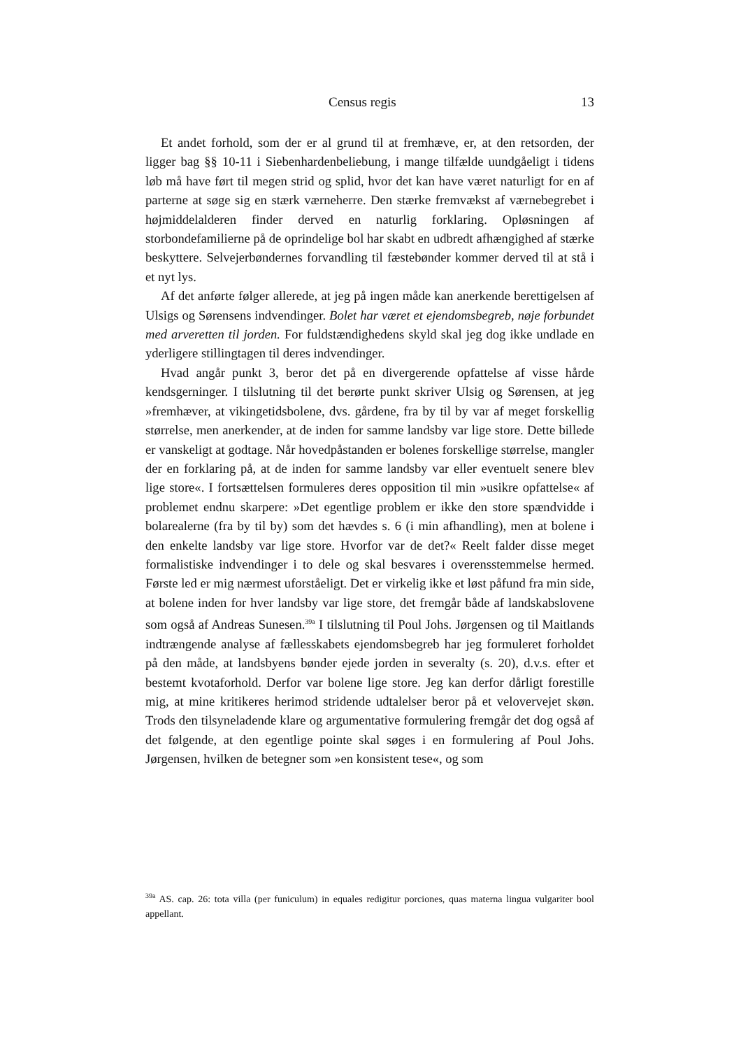Census regis 13
Et andet forhold, som der er al grund til at fremhæve, er, at den retsorden, der ligger bag §§ 10-11 i Siebenhardenbeliebung, i mange tilfælde uundgåeligt i tidens løb må have ført til megen strid og splid, hvor det kan have været naturligt for en af parterne at søge sig en stærk værneherre. Den stærke fremvækst af værnebegrebet i højmiddelalderen finder derved en naturlig forklaring. Opløsningen af storbondefamilierne på de oprindelige bol har skabt en udbredt afhængighed af stærke beskyttere. Selvejerbøndernes forvandling til fæstebønder kommer derved til at stå i et nyt lys.
Af det anførte følger allerede, at jeg på ingen måde kan anerkende berettigelsen af Ulsigs og Sørensens indvendinger. Bolet har været et ejendomsbegreb, nøje forbundet med arveretten til jorden. For fuldstændighedens skyld skal jeg dog ikke undlade en yderligere stillingtagen til deres indvendinger.
Hvad angår punkt 3, beror det på en divergerende opfattelse af visse hårde kendsgerninger. I tilslutning til det berørte punkt skriver Ulsig og Sørensen, at jeg »fremhæver, at vikingetidsbolene, dvs. gårdene, fra by til by var af meget forskellig størrelse, men anerkender, at de inden for samme landsby var lige store. Dette billede er vanskeligt at godtage. Når hovedpåstanden er bolenes forskellige størrelse, mangler der en forklaring på, at de inden for samme landsby var eller eventuelt senere blev lige store«. I fortsættelsen formuleres deres opposition til min »usikre opfattelse« af problemet endnu skarpere: »Det egentlige problem er ikke den store spændvidde i bolarealerne (fra by til by) som det hævdes s. 6 (i min afhandling), men at bolene i den enkelte landsby var lige store. Hvorfor var de det?« Reelt falder disse meget formalistiske indvendinger i to dele og skal besvares i overensstemmelse hermed. Første led er mig nærmest uforståeligt. Det er virkelig ikke et løst påfund fra min side, at bolene inden for hver landsby var lige store, det fremgår både af landskabslovene som også af Andreas Sunesen.<sup>39a</sup> I tilslutning til Poul Johs. Jørgensen og til Maitlands indtrængende analyse af fællesskabets ejendomsbegreb har jeg formuleret forholdet på den måde, at landsbyens bønder ejede jorden in severalty (s. 20), d.v.s. efter et bestemt kvotaforhold. Derfor var bolene lige store. Jeg kan derfor dårligt forestille mig, at mine kritikeres herimod stridende udtalelser beror på et velovervejet skøn. Trods den tilsyneladende klare og argumentative formulering fremgår det dog også af det følgende, at den egentlige pointe skal søges i en formulering af Poul Johs. Jørgensen, hvilken de betegner som »en konsistent tese«, og som
<sup>39a</sup> AS. cap. 26: tota villa (per funiculum) in equales redigitur porciones, quas materna lingua vulgariter bool appellant.